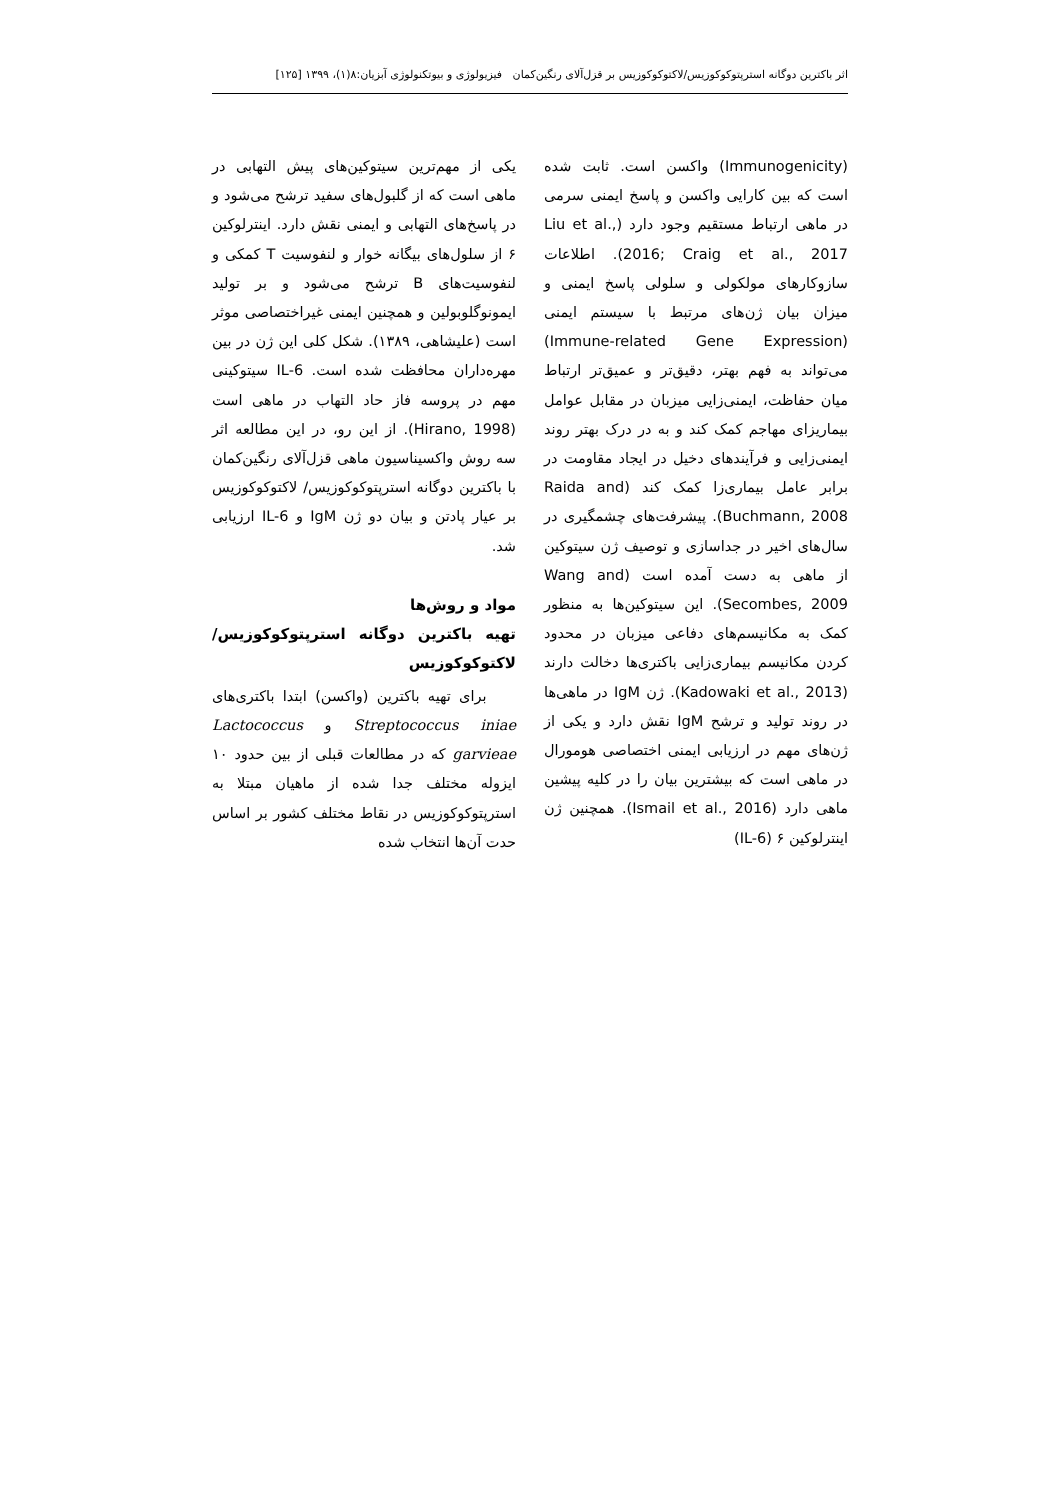اثر باکترین دوگانه استرپتوکوکوزیس/لاکتوکوکوزیس بر قزل‌آلای رنگین‌کمان فیزیولوژی و بیوتکنولوژی آبزیان:۸(۱)، ۱۳۹۹ [۱۲۵]
(Immunogenicity) واکسن است. ثابت شده است که بین کارایی واکسن و پاسخ ایمنی سرمی در ماهی ارتباط مستقیم وجود دارد (Liu et al., 2016; Craig et al., 2017). اطلاعات سازوکارهای مولکولی و سلولی پاسخ ایمنی و میزان بیان ژن‌های مرتبط با سیستم ایمنی (Immune-related Gene Expression) می‌تواند به فهم بهتر، دقیق‌تر و عمیق‌تر ارتباط میان حفاظت، ایمنی‌زایی میزبان در مقابل عوامل بیماریزای مهاجم کمک کند و به در درک بهتر روند ایمنی‌زایی و فرآیندهای دخیل در ایجاد مقاومت در برابر عامل بیماری‌زا کمک کند (Raida and Buchmann, 2008). پیشرفت‌های چشمگیری در سال‌های اخیر در جداسازی و توصیف ژن سیتوکین از ماهی به دست آمده است (Wang and Secombes, 2009). این سیتوکین‌ها به منظور کمک به مکانیسم‌های دفاعی میزبان در محدود کردن مکانیسم بیماری‌زایی باکتری‌ها دخالت دارند (Kadowaki et al., 2013). ژن IgM در ماهی‌ها در روند تولید و ترشح IgM نقش دارد و یکی از ژن‌های مهم در ارزیابی ایمنی اختصاصی هومورال در ماهی است که بیشترین بیان را در کلیه پیشین ماهی دارد (Ismail et al., 2016). همچنین ژن اینترلوکین ۶ (IL-6)
یکی از مهم‌ترین سیتوکین‌های پیش التهابی در ماهی است که از گلبول‌های سفید ترشح می‌شود و در پاسخ‌های التهابی و ایمنی نقش دارد. اینترلوکین ۶ از سلول‌های بیگانه خوار و لنفوسیت T کمکی و لنفوسیت‌های B ترشح می‌شود و بر تولید ایمونوگلوبولین و همچنین ایمنی غیراختصاصی موثر است (علیشاهی، ۱۳۸۹). شکل کلی این ژن در بین مهره‌داران محافظت شده است. IL-6 سیتوکینی مهم در پروسه فاز حاد التهاب در ماهی است (Hirano, 1998). از این رو، در این مطالعه اثر سه روش واکسیناسیون ماهی قزل‌آلای رنگین‌کمان با باکترین دوگانه استرپتوکوکوزیس/ لاکتوکوکوزیس بر عیار پادتن و بیان دو ژن IgM و IL-6 ارزیابی شد.
مواد و روش‌ها
تهیه باکترین دوگانه استرپتوکوکوزیس/ لاکتوکوکوزیس
برای تهیه باکترین (واکسن) ابتدا باکتری‌های Streptococcus iniae و Lactococcus garvieae که در مطالعات قبلی از بین حدود ۱۰ ایزوله مختلف جدا شده از ماهیان مبتلا به استرپتوکوکوزیس در نقاط مختلف کشور بر اساس حدت آن‌ها انتخاب شده